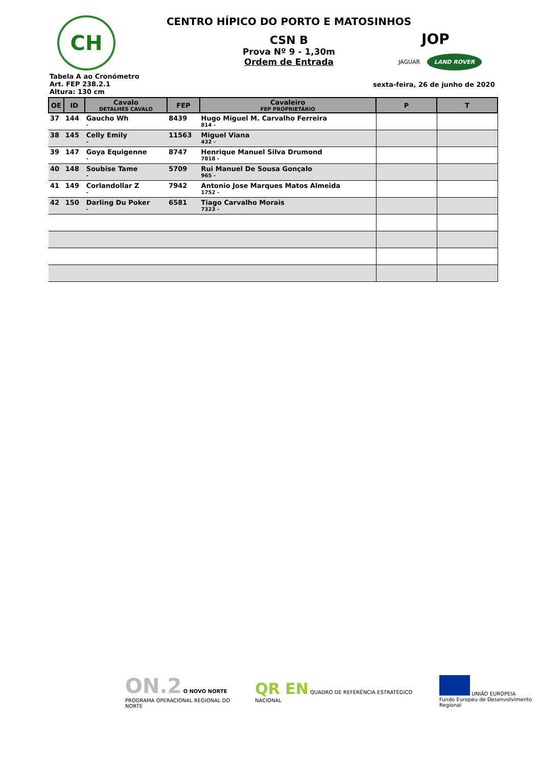CH
CENTRO HÍPICO DO PORTO E MATOSINHOS
CSN B
Prova Nº 9 - 1,30m
Ordem de Entrada
JOP
JAGUAR LAND ROVER
Tabela A ao Cronómetro
Art. FEP 238.2.1
Altura: 130 cm
sexta-feira, 26 de junho de 2020
| OE | ID | Cavalo DETALHES CAVALO | FEP | Cavaleiro FEP PROPRIETÁRIO | P | T |
| --- | --- | --- | --- | --- | --- | --- |
| 37 | 144 | Gaucho Wh - | 8439 | Hugo Miguel M. Carvalho Ferreira 814 - | | |
| 38 | 145 | Celly Emily - | 11563 | Miguel Viana 432 - | | |
| 39 | 147 | Goya Equigenne - | 8747 | Henrique Manuel Silva Drumond 7818 - | | |
| 40 | 148 | Soubise Tame - | 5709 | Rui Manuel De Sousa Gonçalo 965 - | | |
| 41 | 149 | Corlandollar Z - | 7942 | Antonio Jose Marques Matos Almeida 1752 - | | |
| 42 | 150 | Darling Du Poker - | 6581 | Tiago Carvalho Morais 7323 - | | |
ON.2 O NOVO NORTE
PROGRAMA OPERACIONAL REGIONAL DO NORTE
QR EN QUADRO DE REFERÊNCIA ESTRATÉGICO NACIONAL
UNIÃO EUROPEIA
Fundo Europeu de Desenvolvimento Regional